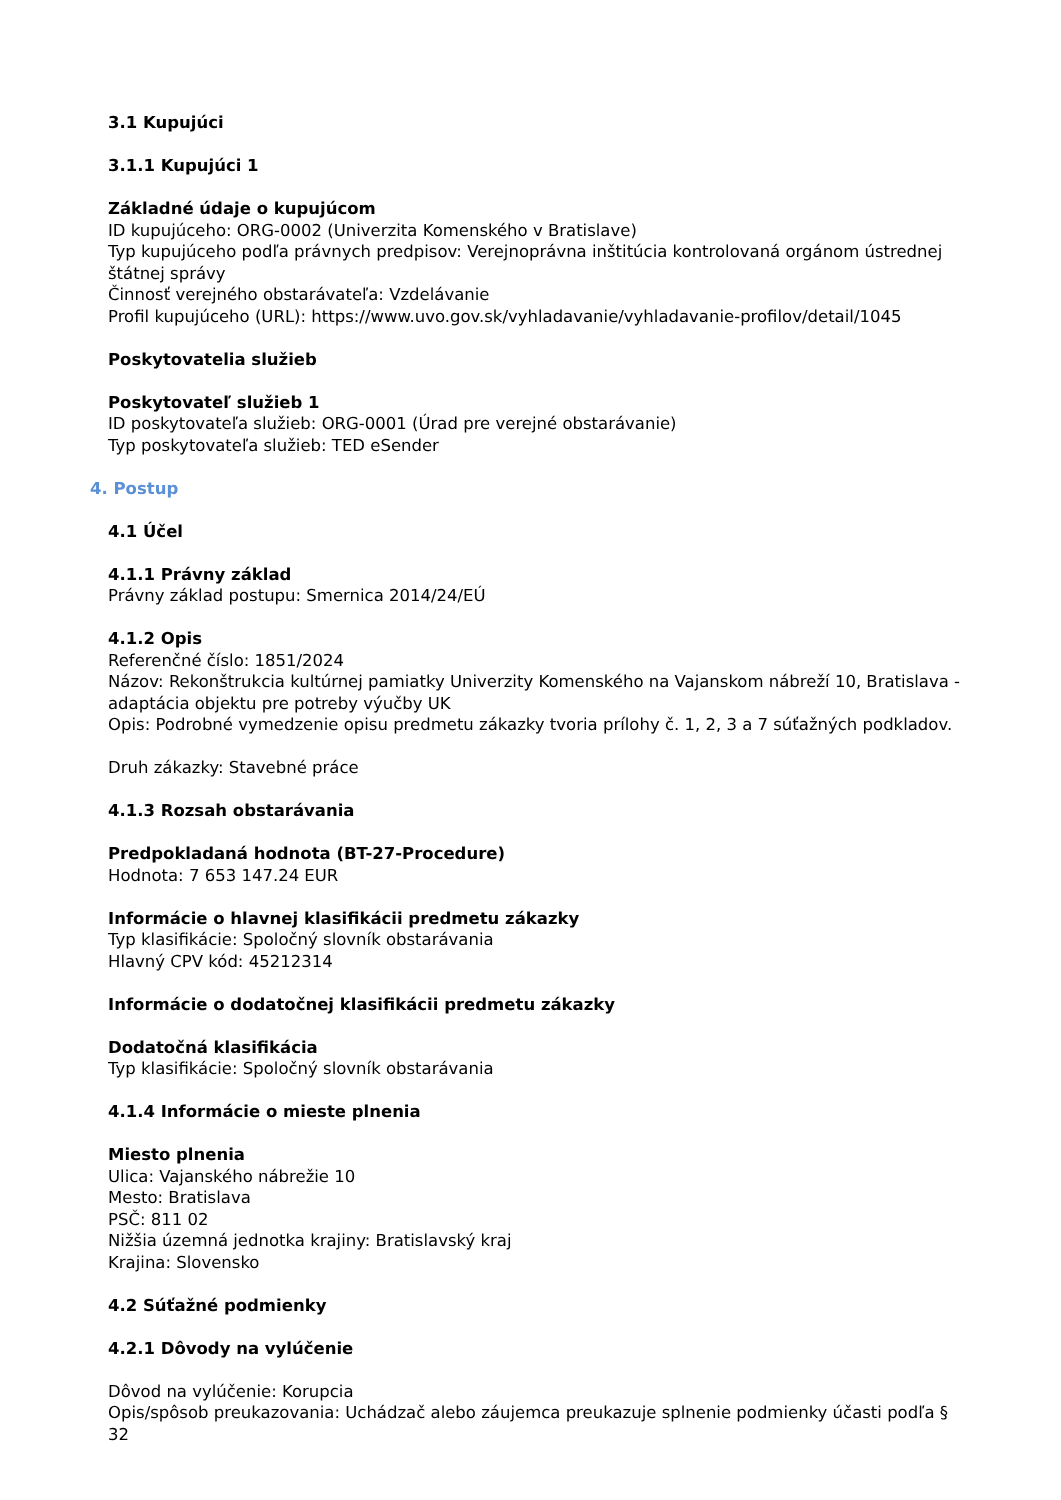3.1 Kupujúci
3.1.1 Kupujúci 1
Základné údaje o kupujúcom
ID kupujúceho: ORG-0002 (Univerzita Komenského v Bratislave)
Typ kupujúceho podľa právnych predpisov: Verejnoprávna inštitúcia kontrolovaná orgánom ústrednej štátnej správy
Činnosť verejného obstarávateľa: Vzdelávanie
Profil kupujúceho (URL): https://www.uvo.gov.sk/vyhladavanie/vyhladavanie-profilov/detail/1045
Poskytovatelia služieb
Poskytovateľ služieb 1
ID poskytovateľa služieb: ORG-0001 (Úrad pre verejné obstarávanie)
Typ poskytovateľa služieb: TED eSender
4. Postup
4.1 Účel
4.1.1 Právny základ
Právny základ postupu: Smernica 2014/24/EÚ
4.1.2 Opis
Referenčné číslo: 1851/2024
Názov: Rekonštrukcia kultúrnej pamiatky Univerzity Komenského na Vajanskom nábreží 10, Bratislava - adaptácia objektu pre potreby výučby UK
Opis: Podrobné vymedzenie opisu predmetu zákazky tvoria prílohy č. 1, 2, 3 a 7 súťažných podkladov.
Druh zákazky: Stavebné práce
4.1.3 Rozsah obstarávania
Predpokladaná hodnota (BT-27-Procedure)
Hodnota: 7 653 147.24 EUR
Informácie o hlavnej klasifikácii predmetu zákazky
Typ klasifikácie: Spoločný slovník obstarávania
Hlavný CPV kód: 45212314
Informácie o dodatočnej klasifikácii predmetu zákazky
Dodatočná klasifikácia
Typ klasifikácie: Spoločný slovník obstarávania
4.1.4 Informácie o mieste plnenia
Miesto plnenia
Ulica: Vajanského nábrežie 10
Mesto: Bratislava
PSČ: 811 02
Nižšia územná jednotka krajiny: Bratislavský kraj
Krajina: Slovensko
4.2 Súťažné podmienky
4.2.1 Dôvody na vylúčenie
Dôvod na vylúčenie: Korupcia
Opis/spôsob preukazovania: Uchádzač alebo záujemca preukazuje splnenie podmienky účasti podľa § 32